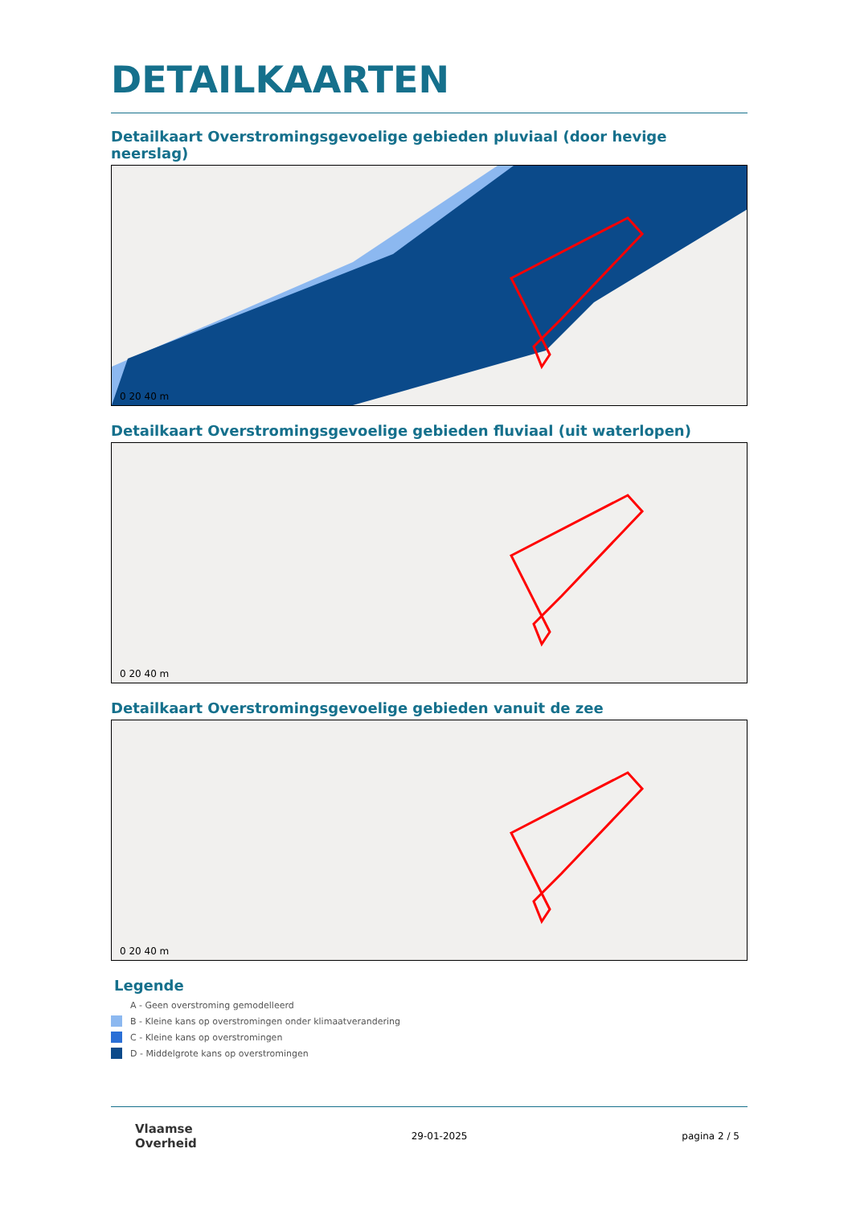DETAILKAARTEN
Detailkaart Overstromingsgevoelige gebieden pluviaal (door hevige neerslag)
0 20 40 m
Detailkaart Overstromingsgevoelige gebieden fluviaal (uit waterlopen)
0 20 40 m
Detailkaart Overstromingsgevoelige gebieden vanuit de zee
0 20 40 m
Legende
A - Geen overstroming gemodelleerd
B - Kleine kans op overstromingen onder klimaatverandering
C - Kleine kans op overstromingen
D - Middelgrote kans op overstromingen
Vlaamse
Overheid
29-01-2025 pagina 2 / 5